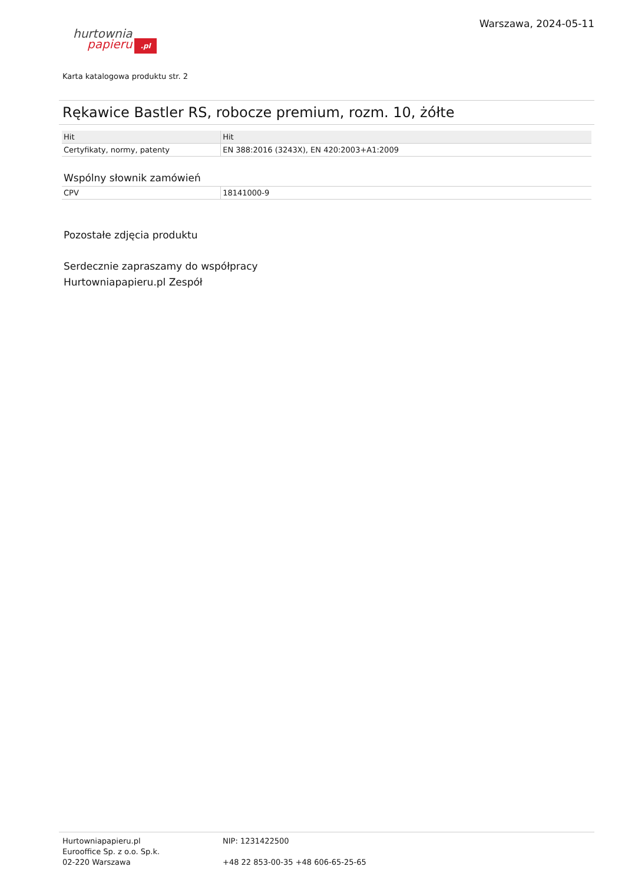hurtownia
papieru.pl
Warszawa, 2024-05-11
Karta katalogowa produktu str. 2
Rękawice Bastler RS, robocze premium, rozm. 10, żółte
| Hit | Hit |
| --- | --- |
| Certyfikaty, normy, patenty | EN 388:2016 (3243X), EN 420:2003+A1:2009 |
Wspólny słownik zamówień
| CPV | 18141000-9 |
Pozostałe zdjęcia produktu
Serdecznie zapraszamy do współpracy
Hurtowniapapieru.pl Zespół
Hurtowniapapieru.pl
Eurooffice Sp. z o.o. Sp.k.
02-220 Warszawa
NIP: 1231422500
+48 22 853-00-35 +48 606-65-25-65